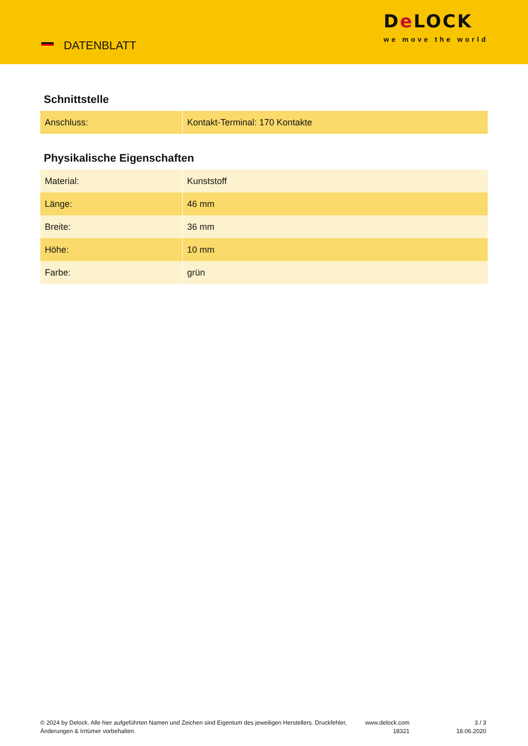DATENBLATT
De LOCK
we move the world
Schnittstelle
| Anschluss: | Kontakt-Terminal: 170 Kontakte |
Physikalische Eigenschaften
| Material: | Kunststoff |
| Länge: | 46 mm |
| Breite: | 36 mm |
| Höhe: | 10 mm |
| Farbe: | grün |
© 2024 by Delock. Alle hier aufgeführten Namen und Zeichen sind Eigentum des jeweiligen Herstellers. Druckfehler, Änderungen & Irrtümer vorbehalten.
www.delock.com
18321
3 / 3
18.06.2020